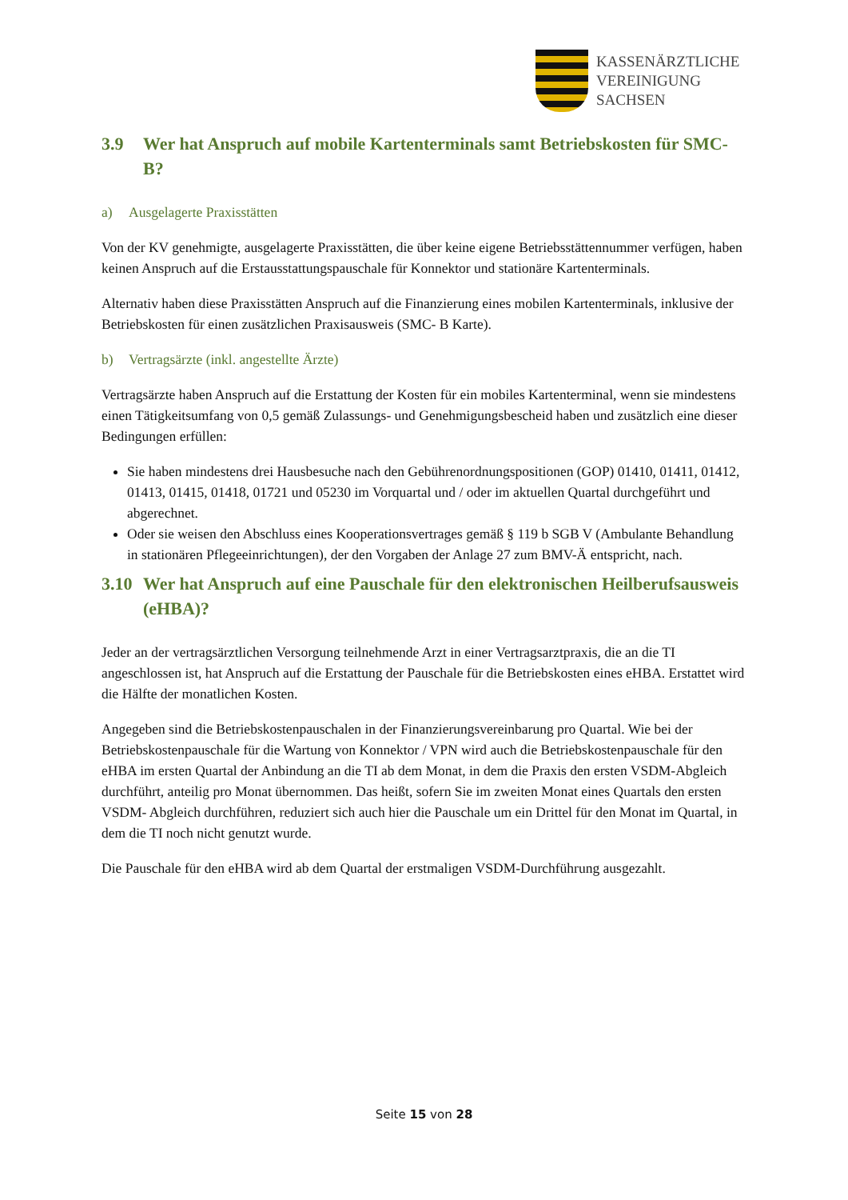KASSENÄRZTLICHE
VEREINIGUNG
SACHSEN
3.9 Wer hat Anspruch auf mobile Kartenterminals samt Betriebskosten für SMC-B?
a) Ausgelagerte Praxisstätten
Von der KV genehmigte, ausgelagerte Praxisstätten, die über keine eigene Betriebsstättennummer verfügen, haben keinen Anspruch auf die Erstausstattungspauschale für Konnektor und stationäre Kartenterminals.
Alternativ haben diese Praxisstätten Anspruch auf die Finanzierung eines mobilen Kartenterminals, inklusive der Betriebskosten für einen zusätzlichen Praxisausweis (SMC- B Karte).
b) Vertragsärzte (inkl. angestellte Ärzte)
Vertragsärzte haben Anspruch auf die Erstattung der Kosten für ein mobiles Kartenterminal, wenn sie mindestens einen Tätigkeitsumfang von 0,5 gemäß Zulassungs- und Genehmigungsbescheid haben und zusätzlich eine dieser Bedingungen erfüllen:
Sie haben mindestens drei Hausbesuche nach den Gebührenordnungspositionen (GOP) 01410, 01411, 01412, 01413, 01415, 01418, 01721 und 05230 im Vorquartal und / oder im aktuellen Quartal durchgeführt und abgerechnet.
Oder sie weisen den Abschluss eines Kooperationsvertrages gemäß § 119 b SGB V (Ambulante Behandlung in stationären Pflegeeinrichtungen), der den Vorgaben der Anlage 27 zum BMV-Ä entspricht, nach.
3.10 Wer hat Anspruch auf eine Pauschale für den elektronischen Heilberufsausweis (eHBA)?
Jeder an der vertragsärztlichen Versorgung teilnehmende Arzt in einer Vertragsarztpraxis, die an die TI angeschlossen ist, hat Anspruch auf die Erstattung der Pauschale für die Betriebskosten eines eHBA. Erstattet wird die Hälfte der monatlichen Kosten.
Angegeben sind die Betriebskostenpauschalen in der Finanzierungsvereinbarung pro Quartal. Wie bei der Betriebskostenpauschale für die Wartung von Konnektor / VPN wird auch die Betriebskostenpauschale für den eHBA im ersten Quartal der Anbindung an die TI ab dem Monat, in dem die Praxis den ersten VSDM-Abgleich durchführt, anteilig pro Monat übernommen. Das heißt, sofern Sie im zweiten Monat eines Quartals den ersten VSDM- Abgleich durchführen, reduziert sich auch hier die Pauschale um ein Drittel für den Monat im Quartal, in dem die TI noch nicht genutzt wurde.
Die Pauschale für den eHBA wird ab dem Quartal der erstmaligen VSDM-Durchführung ausgezahlt.
Seite 15 von 28